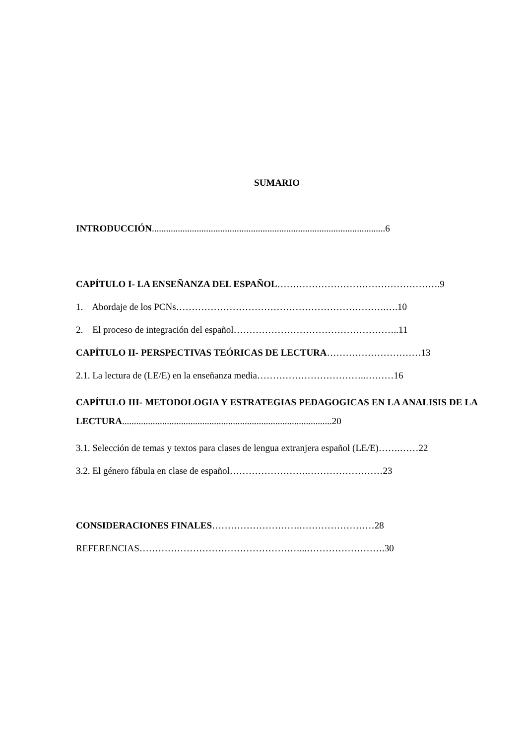SUMARIO
INTRODUCCIÓN...................................................................................................6
CAPÍTULO I- LA ENSEÑANZA DEL ESPAÑOL…………………………………………….9
1. Abordaje de los PCNs………………………………………………………….….10
2. El proceso de integración del español……………………………………………..11
CAPÍTULO II- PERSPECTIVAS TEÓRICAS DE LECTURA…………………………13
2.1. La lectura de (LE/E) en la enseñanza media……………………………..………16
CAPÍTULO III- METODOLOGIA Y ESTRATEGIAS PEDAGOGICAS EN LA ANALISIS DE LA LECTURA.........................................................................................20
3.1. Selección de temas y textos para clases de lengua extranjera español (LE/E)…….……22
3.2. El género fábula en clase de español…………………….……………………23
CONSIDERACIONES FINALES……………………….……………………28
REFERENCIAS……………………………………………...…………………….30